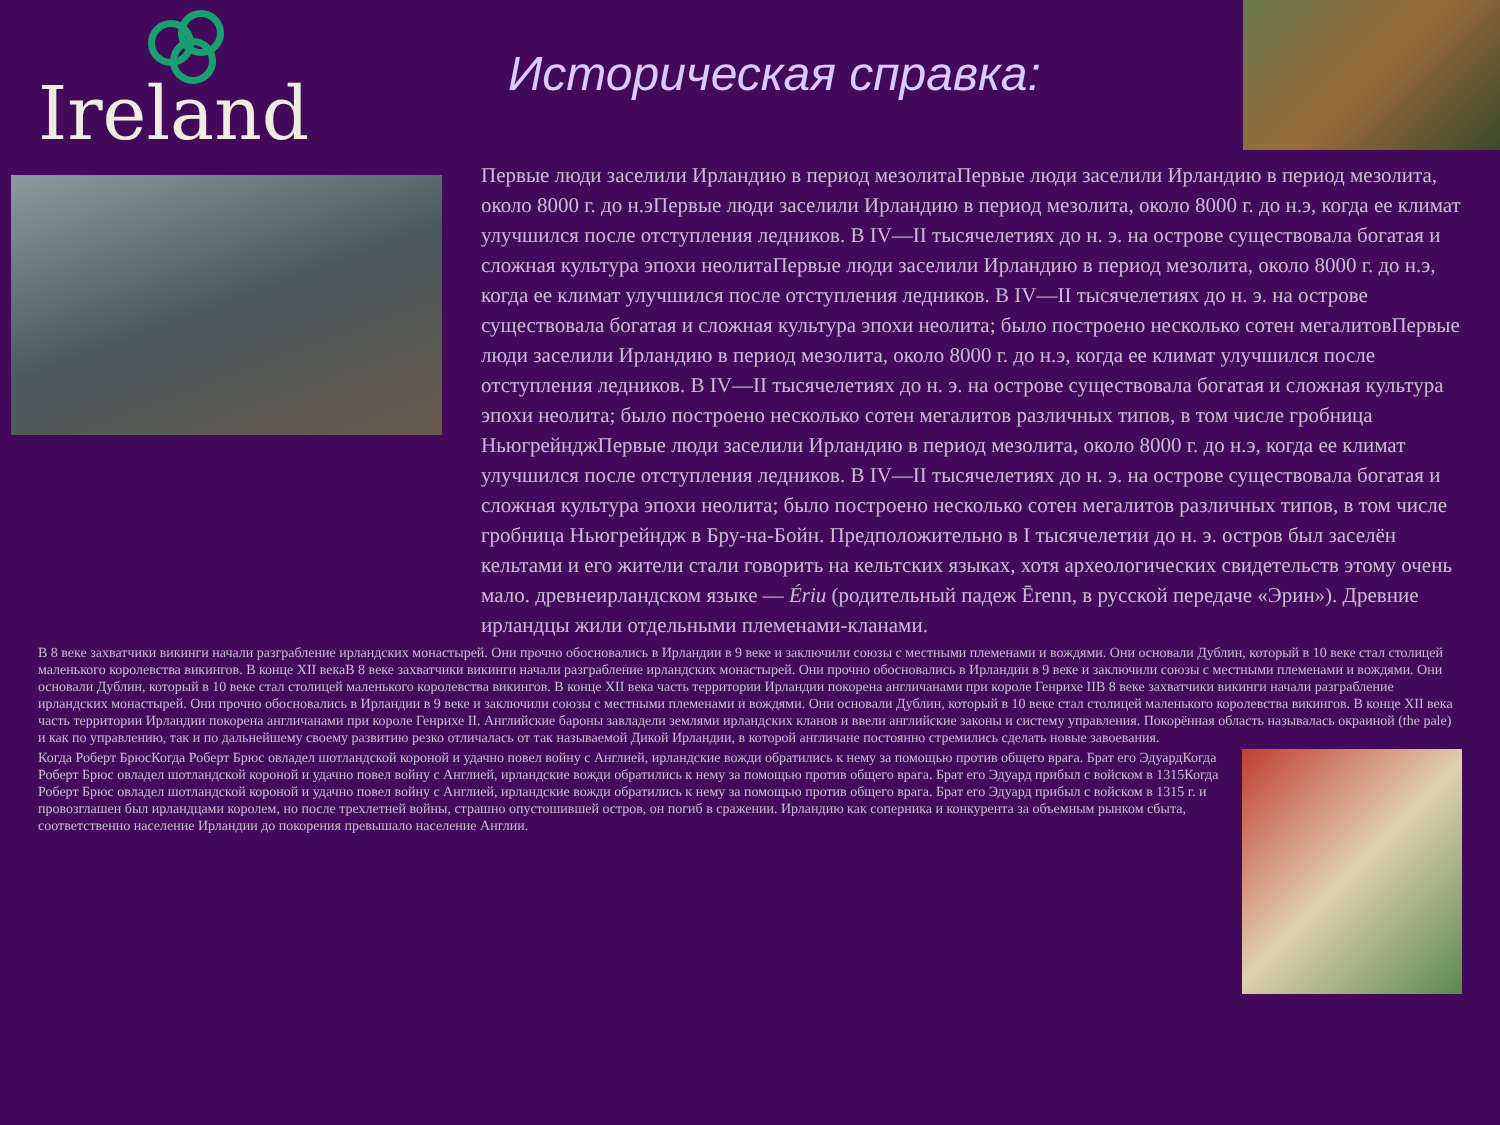Ireland
Историческая справка:
Первые люди заселили Ирландию в период мезолита Первые люди заселили Ирландию в период мезолита, около 8000 г. до н.э Первые люди заселили Ирландию в период мезолита, около 8000 г. до н.э, когда ее климат улучшился после отступления ледников. В IV—II тысячелетиях до н. э. на острове существовала богатая и сложная культура эпохи неолита Первые люди заселили Ирландию в период мезолита, около 8000 г. до н.э, когда ее климат улучшился после отступления ледников. В IV—II тысячелетиях до н. э. на острове существовала богатая и сложная культура эпохи неолита; было построено несколько сотен мегалитов Первые люди заселили Ирландию в период мезолита, около 8000 г. до н.э, когда ее климат улучшился после отступления ледников. В IV—II тысячелетиях до н. э. на острове существовала богатая и сложная культура эпохи неолита; было построено несколько сотен мегалитов различных типов, в том числе гробница Ньюгрейндж Первые люди заселили Ирландию в период мезолита, около 8000 г. до н.э, когда ее климат улучшился после отступления ледников. В IV—II тысячелетиях до н. э. на острове существовала богатая и сложная культура эпохи неолита; было построено несколько сотен мегалитов различных типов, в том числе гробница Ньюгрейндж в Бру-на-Бойн. Предположительно в I тысячелетии до н. э. остров был заселён кельтами и его жители стали говорить на кельтских языках, хотя археологических свидетельств этому очень мало. древнеирландском языке — Ériu (родительный падеж Ērenn, в русской передаче «Эрин»). Древние ирландцы жили отдельными племенами-кланами.
В 8 веке захватчики викинги начали разграбление ирландских монастырей. Они прочно обосновались в Ирландии в 9 веке и заключили союзы с местными племенами и вождями. Они основали Дублин, который в 10 веке стал столицей маленького королевства викингов. В конце XII века В 8 веке захватчики викинги начали разграбление ирландских монастырей. Они прочно обосновались в Ирландии в 9 веке и заключили союзы с местными племенами и вождями. Они основали Дублин, который в 10 веке стал столицей маленького королевства викингов. В конце XII века часть территории Ирландии покорена англичанами при короле Генрихе IIВ 8 веке захватчики викинги начали разграбление ирландских монастырей. Они прочно обосновались в Ирландии в 9 веке и заключили союзы с местными племенами и вождями. Они основали Дублин, который в 10 веке стал столицей маленького королевства викингов. В конце XII века часть территории Ирландии покорена англичанами при короле Генрихе II. Английские бароны завладели землями ирландских кланов и ввели английские законы и систему управления. Покорённая область называлась окраиной (the pale) и как по управлению, так и по дальнейшему своему развитию резко отличалась от так называемой Дикой Ирландии, в которой англичане постоянно стремились сделать новые завоевания.
Когда Роберт Брюс Когда Роберт Брюс овладел шотландской короной и удачно повел войну с Англией, ирландские вожди обратились к нему за помощью против общего врага. Брат его Эдуард Когда Роберт Брюс овладел шотландской короной и удачно повел войну с Англией, ирландские вожди обратились к нему за помощью против общего врага. Брат его Эдуард прибыл с войском в 1315 Когда Роберт Брюс овладел шотландской короной и удачно повел войну с Англией, ирландские вожди обратились к нему за помощью против общего врага. Брат его Эдуард прибыл с войском в 1315 г. и провозглашен был ирландцами королем, но после трехлетней войны, страшно опустошившей остров, он погиб в сражении. Ирландию как соперника и конкурента за объемным рынком сбыта, соответственно население Ирландии до покорения превышало население Англии.